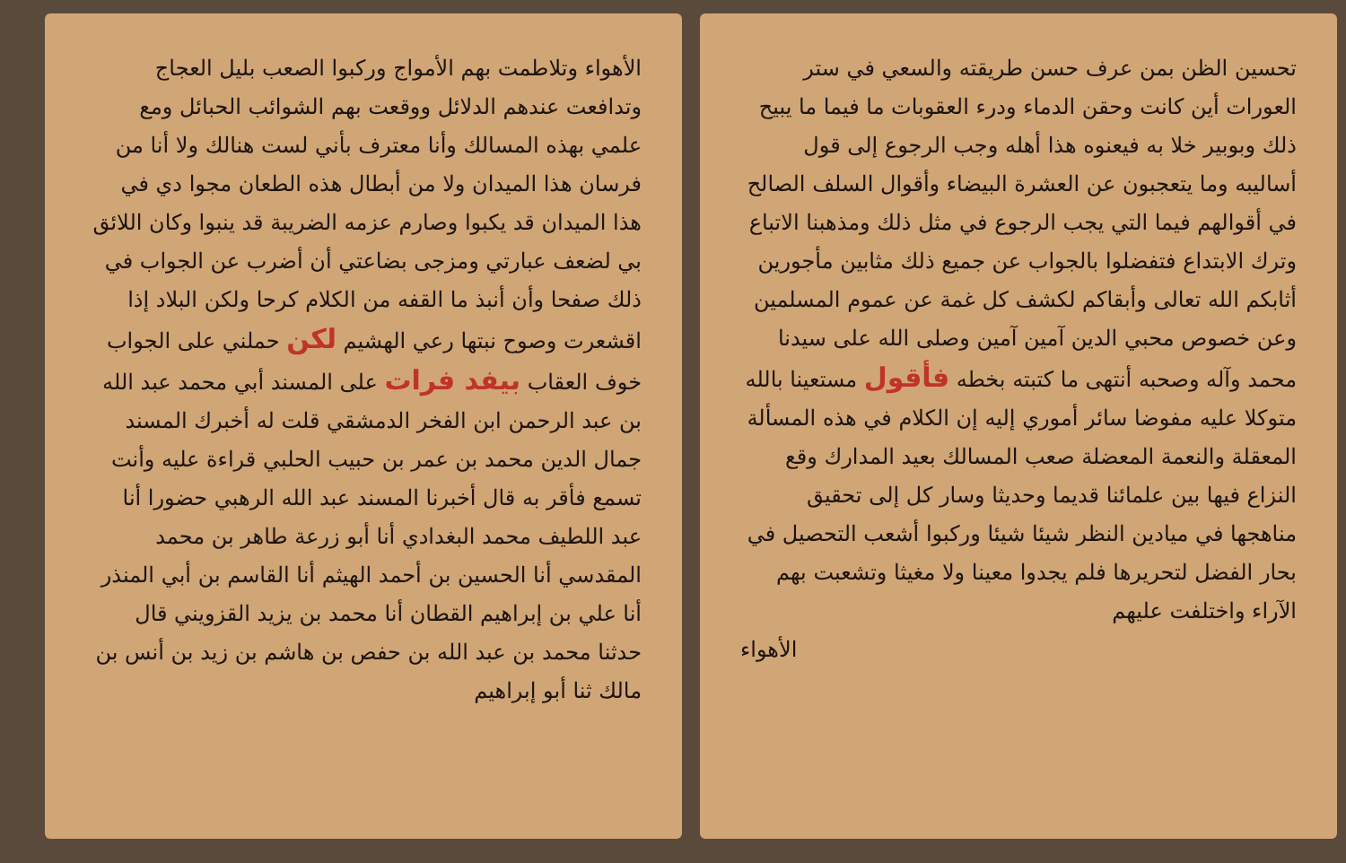تحسين الظن بمن عرف حسن طريقته والسعي في ستر العورات أين كانت وحقن الدماء ودرء العقوبات ما فيما ما يبيح ذلك وبوبير خلا به فيعنوه هذا أهله وجب الرجوع إلى قول أساليبه وما يتعجبون عن العشرة البيضاء وأقوال السلف الصالح في أقوالهم فيما التي يجب الرجوع في مثل ذلك ومذهبنا الاتباع وترك الابتداع فتفضلوا بالجواب عن جميع ذلك مثابين مأجورين أثابكم الله تعالى وأبقاكم لكشف كل غمة عن عموم المسلمين وعن خصوص محبي الدين آمين آمين وصلى الله على سيدنا محمد وآله وصحبه أنتهى ما كتبته بخطه فأقول مستعينا بالله متوكلا عليه مفوضا سائر أموري إليه إن الكلام في هذه المسألة المعقلة والنعمة المعضلة صعب المسالك بعيد المدارك وقع النزاع فيها بين علمائنا قديما وحديثا وسار كل إلى تحقيق مناهجها في ميادين النظر شيئا شيئا وركبوا أشعب التحصيل في بحار الفضل لتحريرها فلم يجدوا معينا ولا مغيثا وتشعبت بهم الآراء واختلفت عليهم
الأهواء
الأهواء وتلاطمت بهم الأمواج وركبوا الصعب بليل العجاج وتدافعت عندهم الدلائل ووقعت بهم الشوائب الحبائل ومع علمي بهذه المسالك وأنا معترف بأني لست هنالك ولا أنا من فرسان هذا الميدان ولا من أبطال هذه الطعان مجوا دي في هذا الميدان قد يكبوا وصارم عزمه الضريبة قد ينبوا وكان اللائق بي لضعف عبارتي ومزجى بضاعتي أن أضرب عن الجواب في ذلك صفحا وأن أنبذ ما القفه من الكلام كرحا ولكن البلاد إذا اقشعرت وصوح نبتها رعي الهشيم لكن حملني على الجواب خوف العقاب بيفد فرات على المسند أبي محمد عبد الله بن عبد الرحمن ابن الفخر الدمشقي قلت له أخبرك المسند جمال الدين محمد بن عمر بن حبيب الحلبي قراءة عليه وأنت تسمع فأقر به قال أخبرنا المسند عبد الله الرهبي حضورا أنا عبد اللطيف محمد البغدادي أنا أبو زرعة طاهر بن محمد المقدسي أنا الحسين بن أحمد الهيثم أنا القاسم بن أبي المنذر أنا علي بن إبراهيم القطان أنا محمد بن يزيد القزويني قال حدثنا محمد بن عبد الله بن حفص بن هاشم بن زيد بن أنس بن مالك ثنا أبو إبراهيم